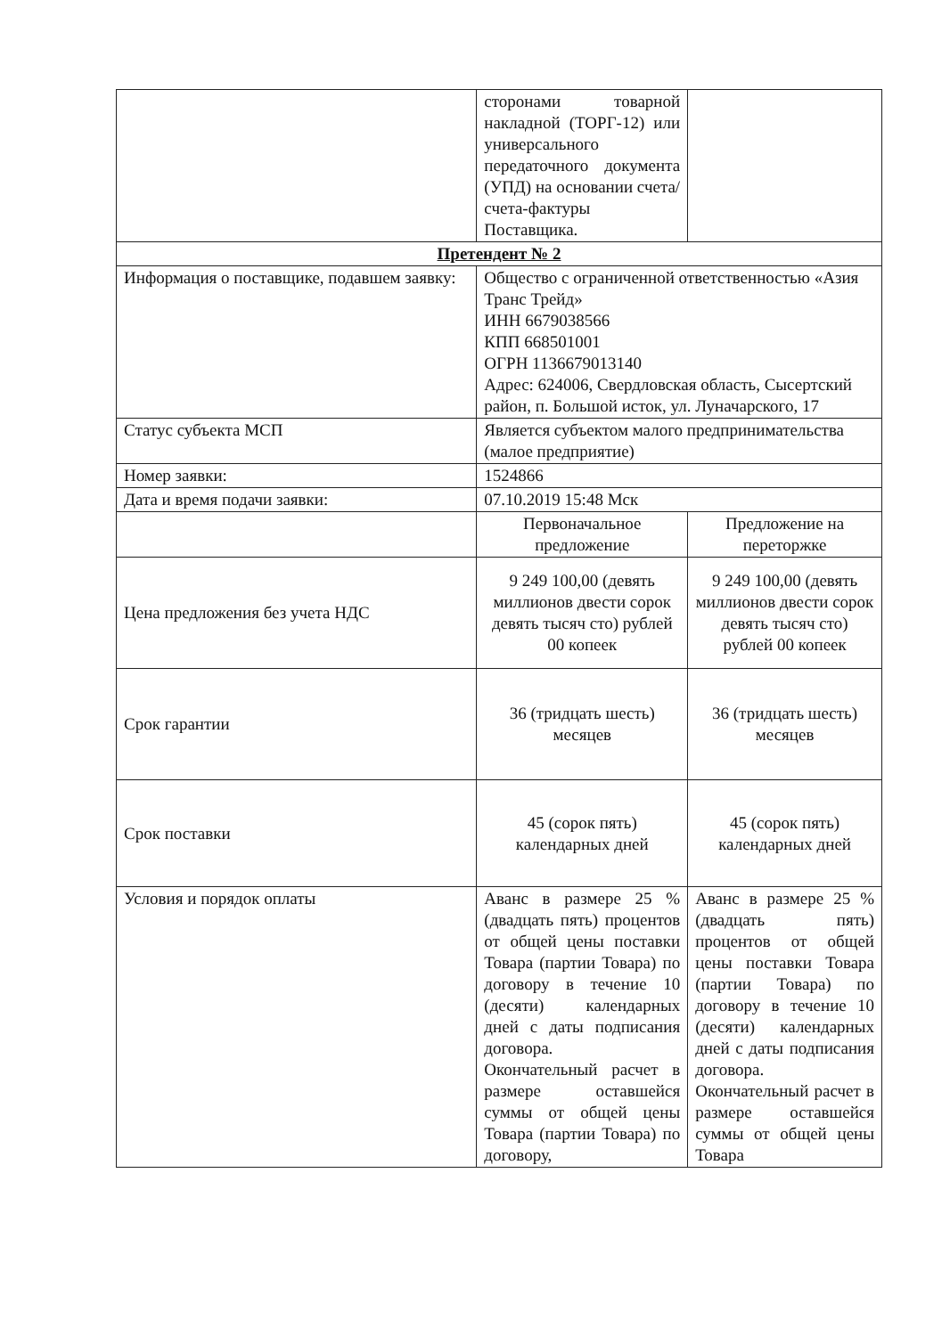| | сторонами товарной накладной (ТОРГ-12) или универсального передаточного документа (УПД) на основании счета/счета-фактуры Поставщика. | |
| Претендент № 2 | | |
| Информация о поставщике, подавшем заявку: | Общество с ограниченной ответственностью «Азия Транс Трейд» ИНН 6679038566 КПП 668501001 ОГРН 1136679013140 Адрес: 624006, Свердловская область, Сысертский район, п. Большой исток, ул. Луначарского, 17 | |
| Статус субъекта МСП | Является субъектом малого предпринимательства (малое предприятие) | |
| Номер заявки: | 1524866 | |
| Дата и время подачи заявки: | 07.10.2019 15:48 Мск | |
| | Первоначальное предложение | Предложение на переторжке |
| Цена предложения без учета НДС | 9 249 100,00 (девять миллионов двести сорок девять тысяч сто) рублей 00 копеек | 9 249 100,00 (девять миллионов двести сорок девять тысяч сто) рублей 00 копеек |
| Срок гарантии | 36 (тридцать шесть) месяцев | 36 (тридцать шесть) месяцев |
| Срок поставки | 45 (сорок пять) календарных дней | 45 (сорок пять) календарных дней |
| Условия и порядок оплаты | Аванс в размере 25 % (двадцать пять) процентов от общей цены поставки Товара (партии Товара) по договору в течение 10 (десяти) календарных дней с даты подписания договора. Окончательный расчет в размере оставшейся суммы от общей цены Товара (партии Товара) по договору, | Аванс в размере 25 % (двадцать пять) процентов от общей цены поставки Товара (партии Товара) по договору в течение 10 (десяти) календарных дней с даты подписания договора. Окончательный расчет в размере оставшейся суммы от общей цены Товара |